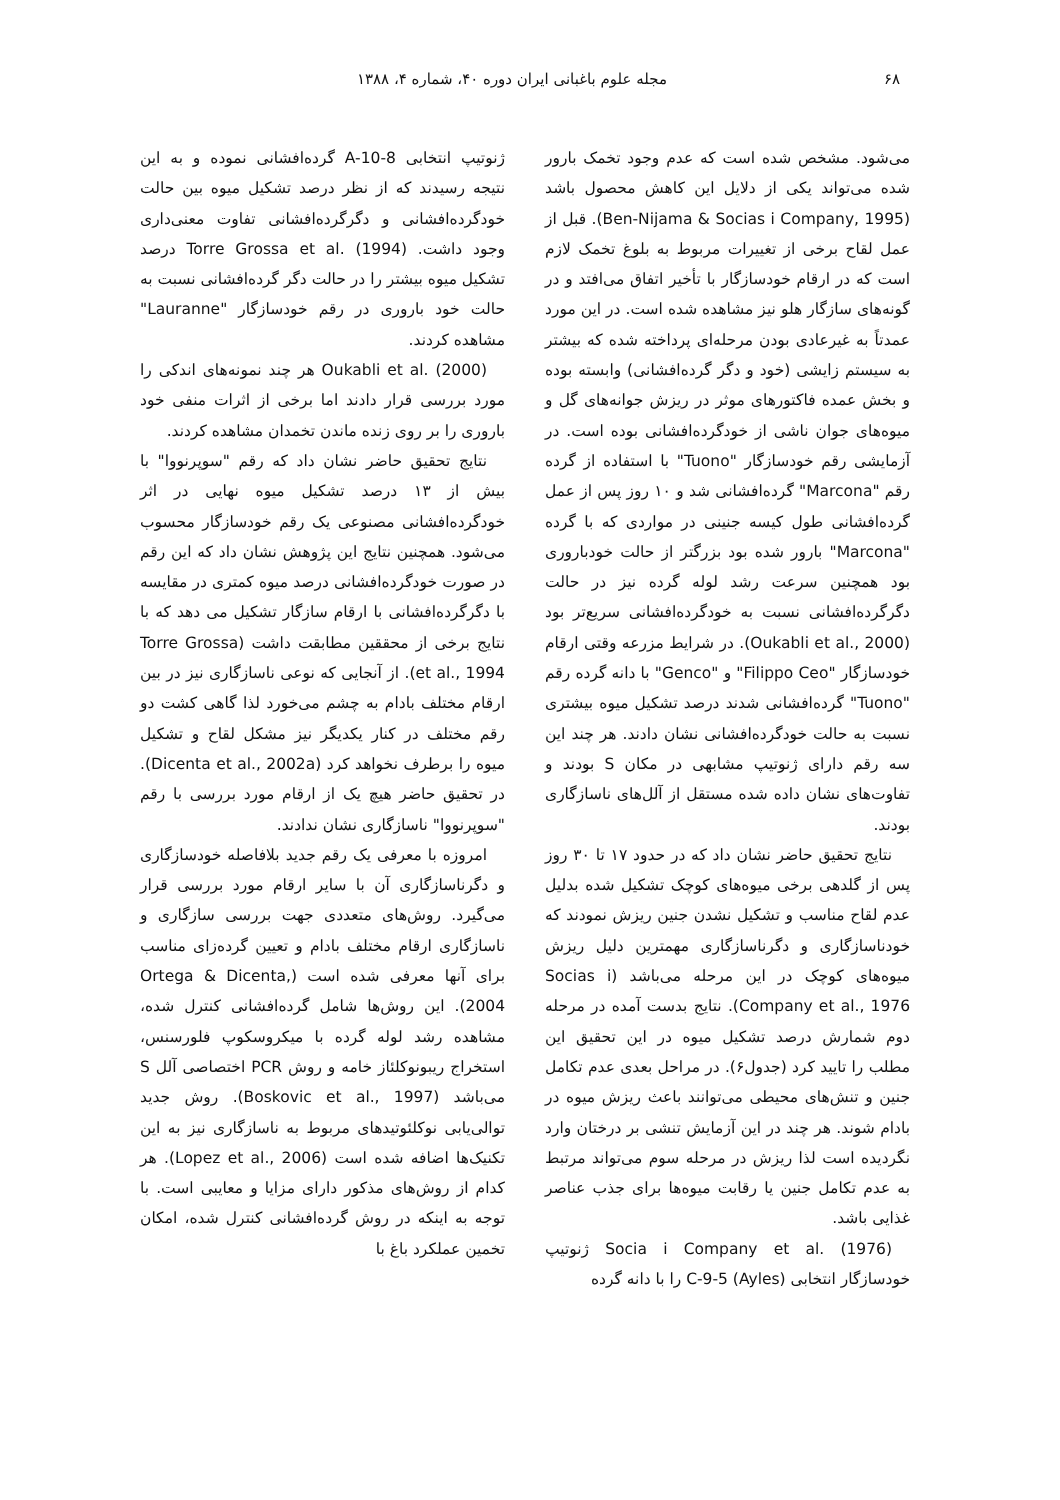۶۸ مجله علوم باغبانی ایران دوره ۴۰، شماره ۴، ۱۳۸۸
می‌شود. مشخص شده است که عدم وجود تخمک بارور شده می‌تواند یکی از دلایل این کاهش محصول باشد (Ben-Nijama & Socias i Company, 1995). قبل از عمل لقاح برخی از تغییرات مربوط به بلوغ تخمک لازم است که در ارقام خودسازگار با تأخیر اتفاق می‌افتد و در گونه‌های سازگار هلو نیز مشاهده شده است. در این مورد عمدتاً به غیرعادی بودن مرحله‌ای پرداخته شده که بیشتر به سیستم زایشی (خود و دگر گرده‌افشانی) وابسته بوده و بخش عمده فاکتورهای موثر در ریزش جوانه‌های گل و میوه‌های جوان ناشی از خودگرده‌افشانی بوده است. در آزمایشی رقم خودسازگار "Tuono" با استفاده از گرده رقم "Marcona" گرده‌افشانی شد و ۱۰ روز پس از عمل گرده‌افشانی طول کیسه جنینی در مواردی که با گرده "Marcona" بارور شده بود بزرگتر از حالت خودباروری بود همچنین سرعت رشد لوله گرده نیز در حالت دگرگرده‌افشانی نسبت به خودگرده‌افشانی سریع‌تر بود (Oukabli et al., 2000). در شرایط مزرعه وقتی ارقام خودسازگار "Filippo Ceo" و "Genco" با دانه گرده رقم "Tuono" گرده‌افشانی شدند درصد تشکیل میوه بیشتری نسبت به حالت خودگرده‌افشانی نشان دادند. هر چند این سه رقم دارای ژنوتیپ مشابهی در مکان S بودند و تفاوت‌های نشان داده شده مستقل از آلل‌های ناسازگاری بودند.
نتایج تحقیق حاضر نشان داد که در حدود ۱۷ تا ۳۰ روز پس از گلدهی برخی میوه‌های کوچک تشکیل شده بدلیل عدم لقاح مناسب و تشکیل نشدن جنین ریزش نمودند که خودناسازگاری و دگرناسازگاری مهمترین دلیل ریزش میوه‌های کوچک در این مرحله می‌باشد (Socias i Company et al., 1976). نتایج بدست آمده در مرحله دوم شمارش درصد تشکیل میوه در این تحقیق این مطلب را تایید کرد (جدول۶). در مراحل بعدی عدم تکامل جنین و تنش‌های محیطی می‌توانند باعث ریزش میوه در بادام شوند. هر چند در این آزمایش تنشی بر درختان وارد نگردیده است لذا ریزش در مرحله سوم می‌تواند مرتبط به عدم تکامل جنین یا رقابت میوه‌ها برای جذب عناصر غذایی باشد.
Socia i Company et al. (1976) ژنوتیپ خودسازگار انتخابی C-9-5 (Ayles) را با دانه گرده
ژنوتیپ انتخابی A-10-8 گرده‌افشانی نموده و به این نتیجه رسیدند که از نظر درصد تشکیل میوه بین حالت خودگرده‌افشانی و دگرگرده‌افشانی تفاوت معنی‌داری وجود داشت. Torre Grossa et al. (1994) درصد تشکیل میوه بیشتر را در حالت دگر گرده‌افشانی نسبت به حالت خود باروری در رقم خودسازگار "Lauranne" مشاهده کردند.
Oukabli et al. (2000) هر چند نمونه‌های اندکی را مورد بررسی قرار دادند اما برخی از اثرات منفی خود باروری را بر روی زنده ماندن تخمدان مشاهده کردند.
نتایج تحقیق حاضر نشان داد که رقم "سوپرنووا" با بیش از ۱۳ درصد تشکیل میوه نهایی در اثر خودگرده‌افشانی مصنوعی یک رقم خودسازگار محسوب می‌شود. همچنین نتایج این پژوهش نشان داد که این رقم در صورت خودگرده‌افشانی درصد میوه کمتری در مقایسه با دگرگرده‌افشانی با ارقام سازگار تشکیل می دهد که با نتایج برخی از محققین مطابقت داشت (Torre Grossa et al., 1994). از آنجایی که نوعی ناسازگاری نیز در بین ارقام مختلف بادام به چشم می‌خورد لذا گاهی کشت دو رقم مختلف در کنار یکدیگر نیز مشکل لقاح و تشکیل میوه را برطرف نخواهد کرد (Dicenta et al., 2002a). در تحقیق حاضر هیچ یک از ارقام مورد بررسی با رقم "سوپرنووا" ناسازگاری نشان ندادند.
امروزه با معرفی یک رقم جدید بلافاصله خودسازگاری و دگرناسازگاری آن با سایر ارقام مورد بررسی قرار می‌گیرد. روش‌های متعددی جهت بررسی سازگاری و ناسازگاری ارقام مختلف بادام و تعیین گرده‌زای مناسب برای آنها معرفی شده است (Ortega & Dicenta, 2004). این روش‌ها شامل گرده‌افشانی کنترل شده، مشاهده رشد لوله گرده با میکروسکوپ فلورسنس، استخراج ریبونوکلئاز خامه و روش PCR اختصاصی آلل S می‌باشد (Boskovic et al., 1997). روش جدید توالی‌یابی نوکلئوتیدهای مربوط به ناسازگاری نیز به این تکنیک‌ها اضافه شده است (Lopez et al., 2006). هر کدام از روش‌های مذکور دارای مزایا و معایبی است. با توجه به اینکه در روش گرده‌افشانی کنترل شده، امکان تخمین عملکرد باغ با